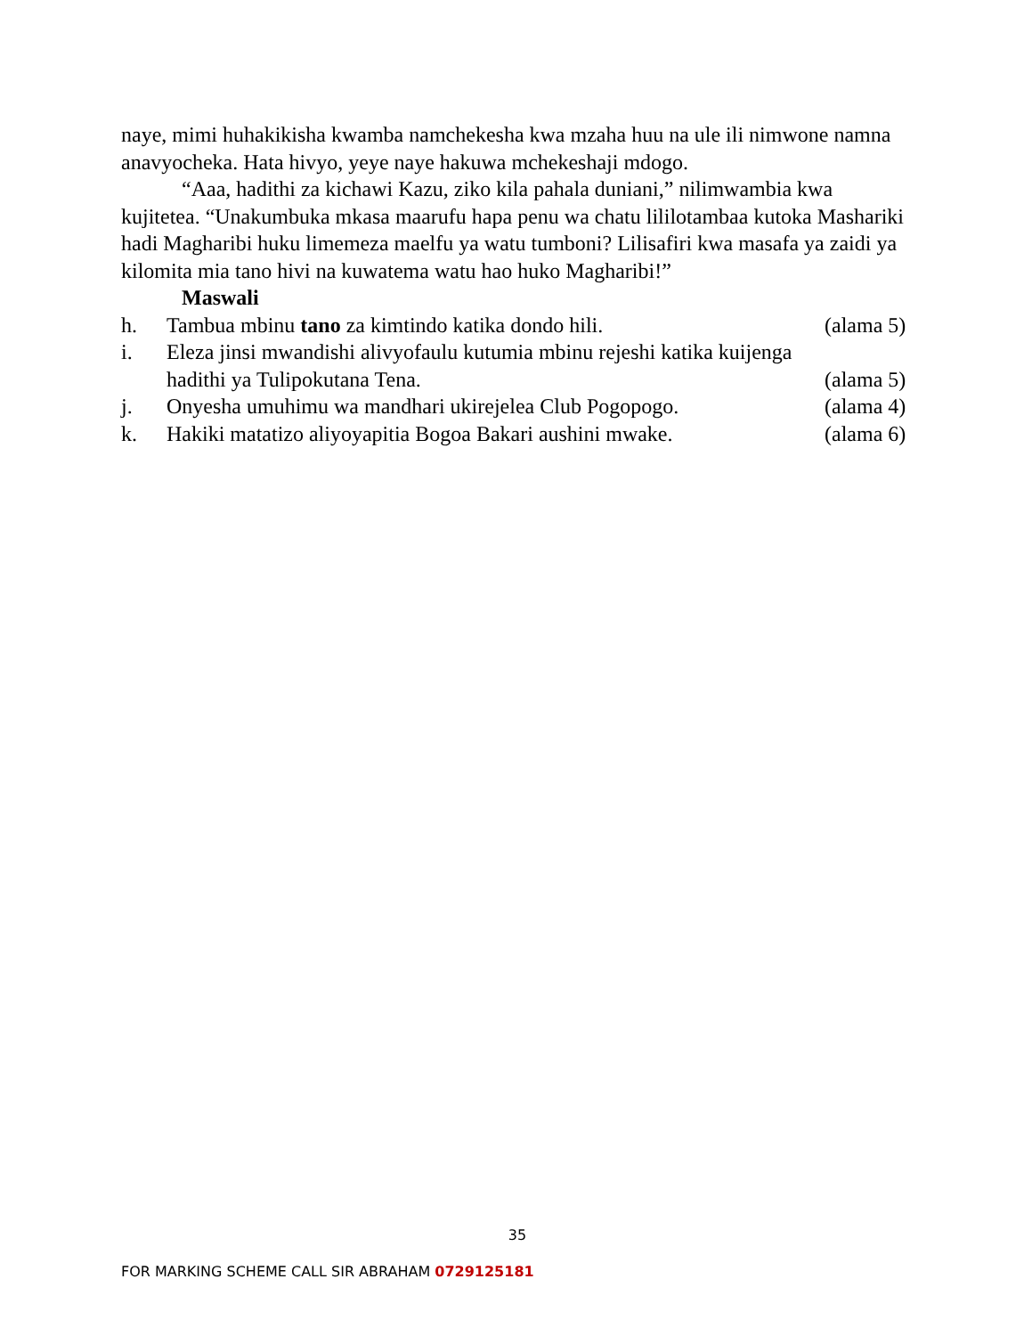naye, mimi huhakikisha kwamba namchekesha kwa mzaha huu na ule ili nimwone namna anavyocheka. Hata hivyo, yeye naye hakuwa mchekeshaji mdogo.
“Aaa, hadithi za kichawi Kazu, ziko kila pahala duniani,” nilimwambia kwa kujitetea. “Unakumbuka mkasa maarufu hapa penu wa chatu lililotambaa kutoka Mashariki hadi Magharibi huku limemeza maelfu ya watu tumboni? Lilisafiri kwa masafa ya zaidi ya kilomita mia tano hivi na kuwatema watu hao huko Magharibi!”
Maswali
h. Tambua mbinu tano za kimtindo katika dondo hili. (alama 5)
i. Eleza jinsi mwandishi alivyofaulu kutumia mbinu rejeshi katika kuijenga hadithi ya Tulipokutana Tena.
(alama 5)
j. Onyesha umuhimu wa mandhari ukirejelea Club Pogopogo. (alama 4)
k. Hakiki matatizo aliyoyapitia Bogoa Bakari aushini mwake. (alama 6)
35
FOR MARKING SCHEME CALL SIR ABRAHAM 0729125181